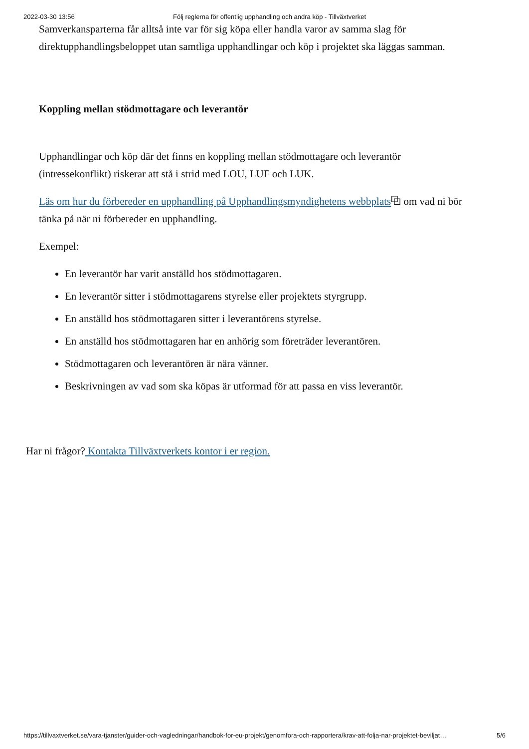2022-03-30 13:56 Följ reglerna för offentlig upphandling och andra köp - Tillväxtverket
Samverkansparterna får alltså inte var för sig köpa eller handla varor av samma slag för direktupphandlingsbeloppet utan samtliga upphandlingar och köp i projektet ska läggas samman.
Koppling mellan stödmottagare och leverantör
Upphandlingar och köp där det finns en koppling mellan stödmottagare och leverantör (intressekonflikt) riskerar att stå i strid med LOU, LUF och LUK.
Läs om hur du förbereder en upphandling på Upphandlingsmyndighetens webbplats⧉ om vad ni bör tänka på när ni förbereder en upphandling.
Exempel:
En leverantör har varit anställd hos stödmottagaren.
En leverantör sitter i stödmottagarens styrelse eller projektets styrgrupp.
En anställd hos stödmottagaren sitter i leverantörens styrelse.
En anställd hos stödmottagaren har en anhörig som företräder leverantören.
Stödmottagaren och leverantören är nära vänner.
Beskrivningen av vad som ska köpas är utformad för att passa en viss leverantör.
Har ni frågor? Kontakta Tillväxtverkets kontor i er region.
https://tillvaxtverket.se/vara-tjanster/guider-och-vagledningar/handbok-for-eu-projekt/genomfora-och-rapportera/krav-att-folja-nar-projektet-beviljat… 5/6